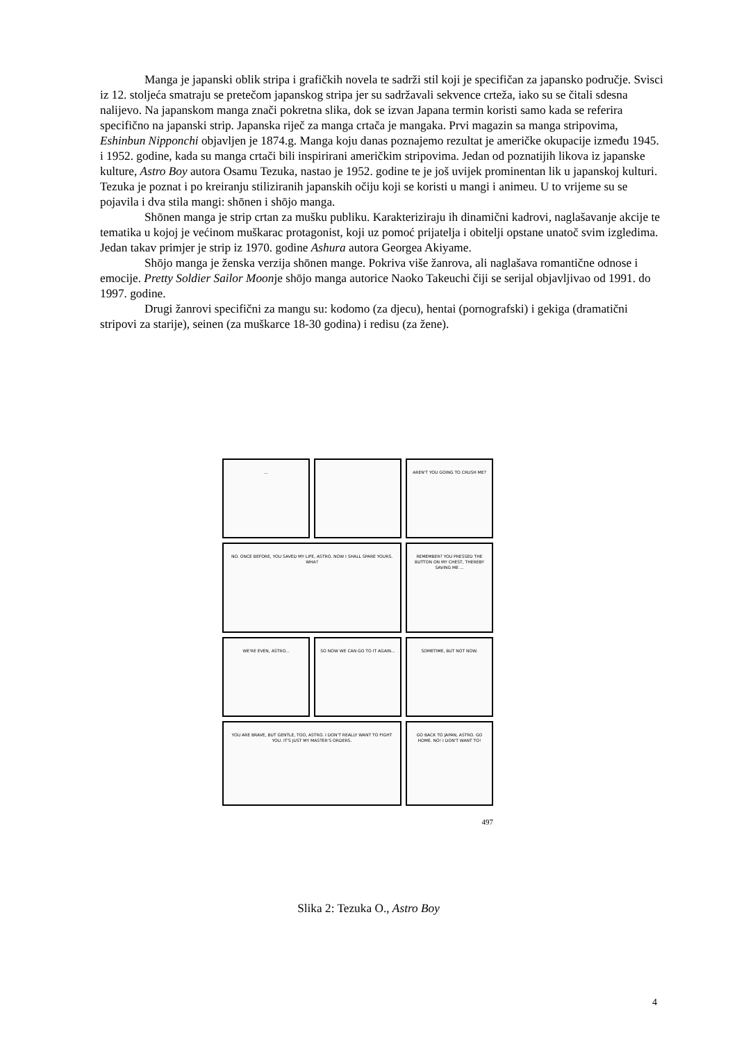Manga je japanski oblik stripa i grafičkih novela te sadrži stil koji je specifičan za japansko područje. Svisci iz 12. stoljeća smatraju se pretečom japanskog stripa jer su sadržavali sekvence crteža, iako su se čitali sdesna nalijevo. Na japanskom manga znači pokretna slika, dok se izvan Japana termin koristi samo kada se referira specifično na japanski strip. Japanska riječ za manga crtača je mangaka. Prvi magazin sa manga stripovima, Eshinbun Nipponchi objavljen je 1874.g. Manga koju danas poznajemo rezultat je američke okupacije između 1945. i 1952. godine, kada su manga crtači bili inspirirani američkim stripovima. Jedan od poznatijih likova iz japanske kulture, Astro Boy autora Osamu Tezuka, nastao je 1952. godine te je još uvijek prominentan lik u japanskoj kulturi. Tezuka je poznat i po kreiranju stiliziranih japanskih očiju koji se koristi u mangi i animeu. U to vrijeme su se pojavila i dva stila mangi: shōnen i shōjo manga.
Shōnen manga je strip crtan za mušku publiku. Karakteriziraju ih dinamični kadrovi, naglašavanje akcije te tematika u kojoj je većinom muškarac protagonist, koji uz pomoć prijatelja i obitelji opstane unatoč svim izgledima. Jedan takav primjer je strip iz 1970. godine Ashura autora Georgea Akiyame.
Shōjo manga je ženska verzija shōnen mange. Pokriva više žanrova, ali naglašava romantične odnose i emocije. Pretty Soldier Sailor Moonje shōjo manga autorice Naoko Takeuchi čiji se serijal objavljivao od 1991. do 1997. godine.
Drugi žanrovi specifični za mangu su: kodomo (za djecu), hentai (pornografski) i gekiga (dramatični stripovi za starije), seinen (za muškarce 18-30 godina) i redisu (za žene).
...
AREN'T YOU GOING TO CRUSH ME?
NO. ONCE BEFORE, YOU SAVED MY LIFE, ASTRO. NOW I SHALL SPARE YOURS. WHA?
REMEMBER? YOU PRESSED THE BUTTON ON MY CHEST, THEREBY SAVING ME ...
WE'RE EVEN, ASTRO...
SO NOW WE CAN GO TO IT AGAIN...
SOMETIME, BUT NOT NOW.
YOU ARE BRAVE, BUT GENTLE, TOO, ASTRO. I DON'T REALLY WANT TO FIGHT YOU. IT'S JUST MY MASTER'S ORDERS.
GO BACK TO JAPAN, ASTRO. GO HOME. NO! I DON'T WANT TO!
497
Slika 2: Tezuka O., Astro Boy
4